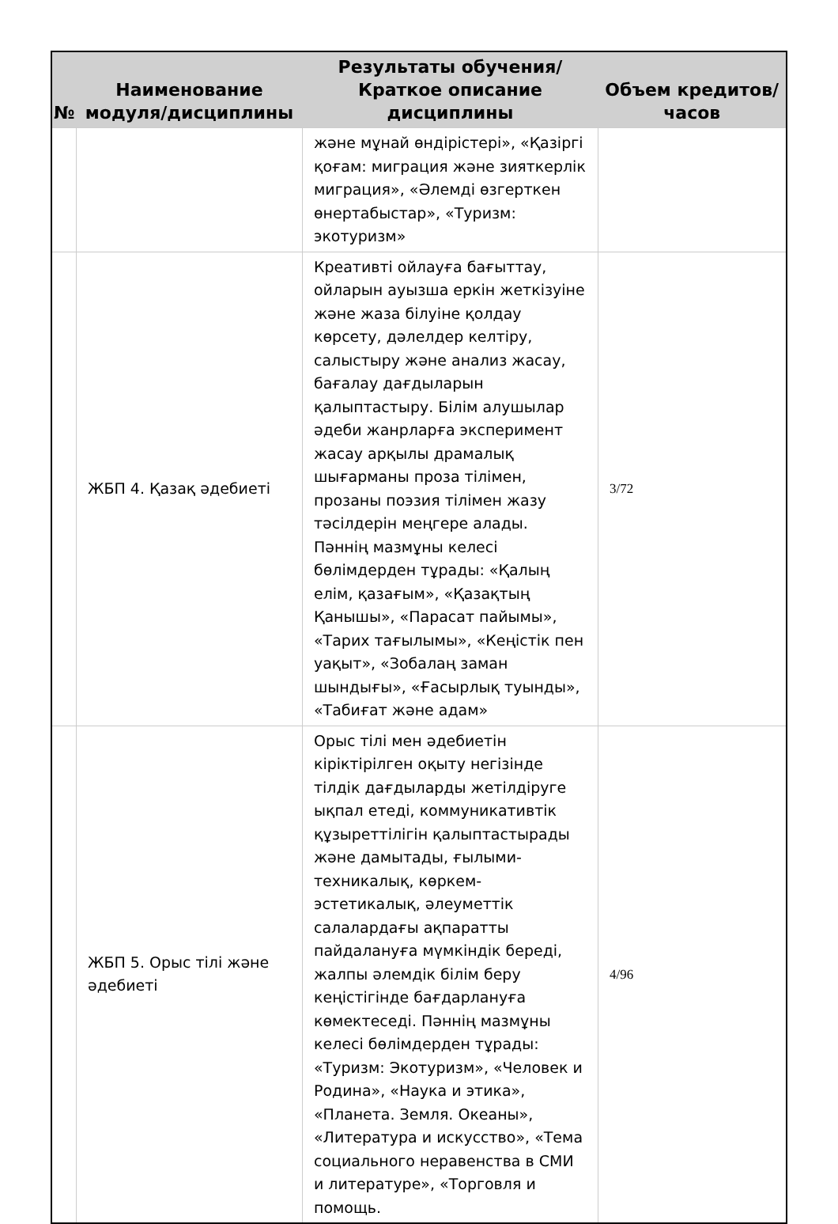| № | Наименование модуля/дисциплины | Результаты обучения/Краткое описание дисциплины | Объем кредитов/часов |
| --- | --- | --- | --- |
| | | және мұнай өндірістері», «Қазіргі қоғам: миграция және зияткерлік миграция», «Әлемді өзгерткен өнертабыстар», «Туризм: экотуризм» | |
| | ЖБП 4. Қазақ әдебиеті | Креативті ойлауға бағыттау, ойларын ауызша еркін жеткізуіне және жаза білуіне қолдау көрсету, дәлелдер келтіру, салыстыру және анализ жасау, бағалау дағдыларын қалыптастыру. Білім алушылар әдеби жанрларға эксперимент жасау арқылы драмалық шығарманы проза тілімен, прозаны поэзия тілімен жазу тәсілдерін меңгере алады. Пәннің мазмұны келесі бөлімдерден тұрады: «Қалың елім, қазағым», «Қазақтың Қанышы», «Парасат пайымы», «Тарих тағылымы», «Кеңістік пен уақыт», «Зобалаң заман шындығы», «Ғасырлық туынды», «Табиғат және адам» | 3/72 |
| | ЖБП 5. Орыс тілі және әдебиеті | Орыс тілі мен әдебиетін кіріктірілген оқыту негізінде тілдік дағдыларды жетілдіруге ықпал етеді, коммуникативтік құзыреттілігін қалыптастырады және дамытады, ғылыми-техникалық, көркем-эстетикалық, әлеуметтік салалардағы ақпаратты пайдалануға мүмкіндік береді, жалпы әлемдік білім беру кеңістігінде бағдарлануға көмектеседі. Пәннің мазмұны келесі бөлімдерден тұрады: «Туризм: Экотуризм», «Человек и Родина», «Наука и этика», «Планета. Земля. Океаны», «Литература и искусство», «Тема социального неравенства в СМИ и литературе», «Торговля и помощь. | 4/96 |